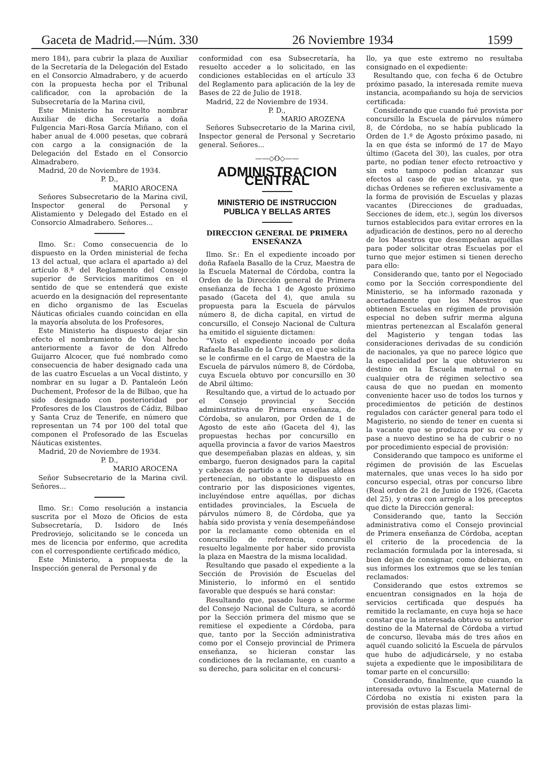Gaceta de Madrid.—Núm. 330 26 Noviembre 1934 1599
mero 184), para cubrir la plaza de Auxiliar de la Secretaría de la Delegación del Estado en el Consorcio Almadrabero, y de acuerdo con la propuesta hecha por el Tribunal calificador, con la aprobación de la Subsecretaría de la Marina civil,
Este Ministerio ha resuelto nombrar Auxiliar de dicha Secretaría a doña Fulgencia Mari-Rosa García Miñano, con el haber anual de 4.000 pesetas, que cobrará con cargo a la consignación de la Delegación del Estado en el Consorcio Almadrabero.
Madrid, 20 de Noviembre de 1934.
P. D.,
MARIO AROCENA
Señores Subsecretario de la Marina civil, Inspector general de Personal y Alistamiento y Delegado del Estado en el Consorcio Almadrabero. Señores...
Ilmo. Sr.: Como consecuencia de lo dispuesto en la Orden ministerial de fecha 13 del actual, que aclara el apartado a) del artículo 8.º del Reglamento del Consejo superior de Servicios marítimos en el sentido de que se entenderá que existe acuerdo en la designación del representante en dicho organismo de las Escuelas Náuticas oficiales cuando coincidan en ella la mayoría absoluta de los Profesores,
Este Ministerio ha dispuesto dejar sin efecto el nombramiento de Vocal hecho anteriormente a favor de don Alfredo Guijarro Alcocer, que fué nombrado como consecuencia de haber designado cada una de las cuatro Escuelas a un Vocal distinto, y nombrar en su lugar a D. Pantaleón León Duchement, Profesor de la de Bilbao, que ha sido designado con posterioridad por Profesores de los Claustros de Cádiz, Bilbao y Santa Cruz de Tenerife, en número que representan un 74 por 100 del total que componen el Profesorado de las Escuelas Náuticas existentes.
Madrid, 20 de Noviembre de 1934.
P. D.,
MARIO AROCENA
Señor Subsecretario de la Marina civil. Señores...
Ilmo. Sr.: Como resolución a instancia suscrita por el Mozo de Oficios de esta Subsecretaría, D. Isidoro de Inés Predroviejo, solicitando se le conceda un mes de licencia por enfermo, que acredita con el correspondiente certificado médico,
Este Ministerio, a propuesta de la Inspección general de Personal y de
conformidad con esa Subsecretaría, ha resuelto acceder a lo solicitado, en las condiciones establecidas en el artículo 33 del Reglamento para aplicación de la ley de Bases de 22 de Julio de 1918.
Madrid, 22 de Noviembre de 1934.
P. D.,
MARIO AROZENA
Señores Subsecretario de la Marina civil, Inspector general de Personal y Secretario general. Señores...
——◇O◇——
ADMINISTRACION CENTRAL
MINISTERIO DE INSTRUCCION PUBLICA Y BELLAS ARTES
DIRECCION GENERAL DE PRIMERA ENSEÑANZA
Ilmo. Sr.: En el expediente incoado por doña Rafaela Basallo de la Cruz, Maestra de la Escuela Maternal de Córdoba, contra la Orden de la Dirección general de Primera enseñanza de fecha 1 de Agosto próximo pasado (Gaceta del 4), que anula su propuesta para la Escuela de párvulos número 8, de dicha capital, en virtud de concursillo, el Consejo Nacional de Cultura ha emitido el siguiente dictamen:
“Visto el expediente incoado por doña Rafaela Basallo de la Cruz, en el que solicita se le confirme en el cargo de Maestra de la Escuela de párvulos número 8, de Córdoba, cuya Escuela obtuvo por concursillo en 30 de Abril último:
Resultando que, a virtud de lo actuado por el Consejo provincial y Sección administrativa de Primera enseñanza, de Córdoba, se anularon, por Orden de 1 de Agosto de este año (Gaceta del 4), las propuestas hechas por concursillo en aquella provincia a favor de varios Maestros que desempeñaban plazas en aldeas, y, sin embargo, fueron designados para la capital y cabezas de partido a que aquellas aldeas pertenecían, no obstante lo dispuesto en contrario por las disposiciones vigentes, incluyéndose entre aquéllas, por dichas entidades provinciales, la Escuela de párvulos número 8, de Córdoba, que ya había sido provista y venía desempeñándose por la reclamante como obtenida en el concursillo de referencia, concursillo resuelto legalmente por haber sido provista la plaza en Maestra de la misma localidad.
Resultando que pasado el expediente a la Sección de Provisión de Escuelas del Ministerio, lo informó en el sentido favorable que después se hará constar:
Resultando que, pasado luego a informe del Consejo Nacional de Cultura, se acordó por la Sección primera del mismo que se remitiese el expediente a Córdoba, para que, tanto por la Sección administrativa como por el Consejo provincial de Primera enseñanza, se hicieran constar las condiciones de la reclamante, en cuanto a su derecho, para solicitar en el concursi-
llo, ya que este extremo no resultaba consignado en el expediente:
Resultando que, con fecha 6 de Octubre próximo pasado, la interesada remite nueva instancia, acompañando su hoja de servicios certificada:
Considerando que cuando fué provista por concursillo la Escuela de párvulos número 8, de Córdoba, no se había publicado la Orden de 1.º de Agosto próximo pasado, ni la en que ésta se informó de 17 de Mayo último (Gaceta del 30), las cuales, por otra parte, no podían tener efecto retroactivo y sin esto tampoco podían alcanzar sus efectos al caso de que se trata, ya que dichas Ordenes se refieren exclusivamente a la forma de provisión de Escuelas y plazas vacantes (Direcciones de graduadas, Secciones de ídem, etc.), según los diversos turnos establecidos para evitar errores en la adjudicación de destinos, pero no al derecho de los Maestros que desempeñan aquéllas para poder solicitar otras Escuelas por el turno que mejor estimen si tienen derecho para ello:
Considerando que, tanto por el Negociado como por la Sección correspondiente del Ministerio, se ha informado razonada y acertadamente que los Maestros que obtienen Escuelas en régimen de provisión especial no deben sufrir merma alguna mientras pertenezcan al Escalafón general del Magisterio y tengan todas las consideraciones derivadas de su condición de nacionales, ya que no parece lógico que la especialidad por la que obtuvieron su destino en la Escuela maternal o en cualquier otra de régimen selectivo sea causa de que no puedan en momento conveniente hacer uso de todos los turnos y procedimientos de petición de destinos regulados con carácter general para todo el Magisterio, no siendo de tener en cuenta si la vacante que se produzca por su cese y pase a nuevo destino se ha de cubrir o no por procedimiento especial de provisión:
Considerando que tampoco es uniforme el régimen de provisión de las Escuelas maternales, que unas veces lo ha sido por concurso especial, otras por concurso libre (Real orden de 21 de Junio de 1926, (Gaceta del 25), y otras con arreglo a los preceptos que dicte la Dirección general:
Considerando que, tanto la Sección administrativa como el Consejo provincial de Primera enseñanza de Córdoba, aceptan el criterio de la procedencia de la reclamación formulada por la interesada, si bien dejan de consignar, como debieran, en sus informes los extremos que se les tenían reclamados:
Considerando que estos extremos se encuentran consignados en la hoja de servicios certificada que después ha remitido la reclamante, en cuya hoja se hace constar que la interesada obtuvo su anterior destino de la Maternal de Córdoba a virtud de concurso, llevaba más de tres años en aquél cuando solicitó la Escuela de párvulos que hubo de adjudicársele, y no estaba sujeta a expediente que le imposibilitara de tomar parte en el concursillo:
Considerando, finalmente, que cuando la interesada ovtuvo la Escuela Maternal de Córdoba no existía ni existen para la provisión de estas plazas limi-